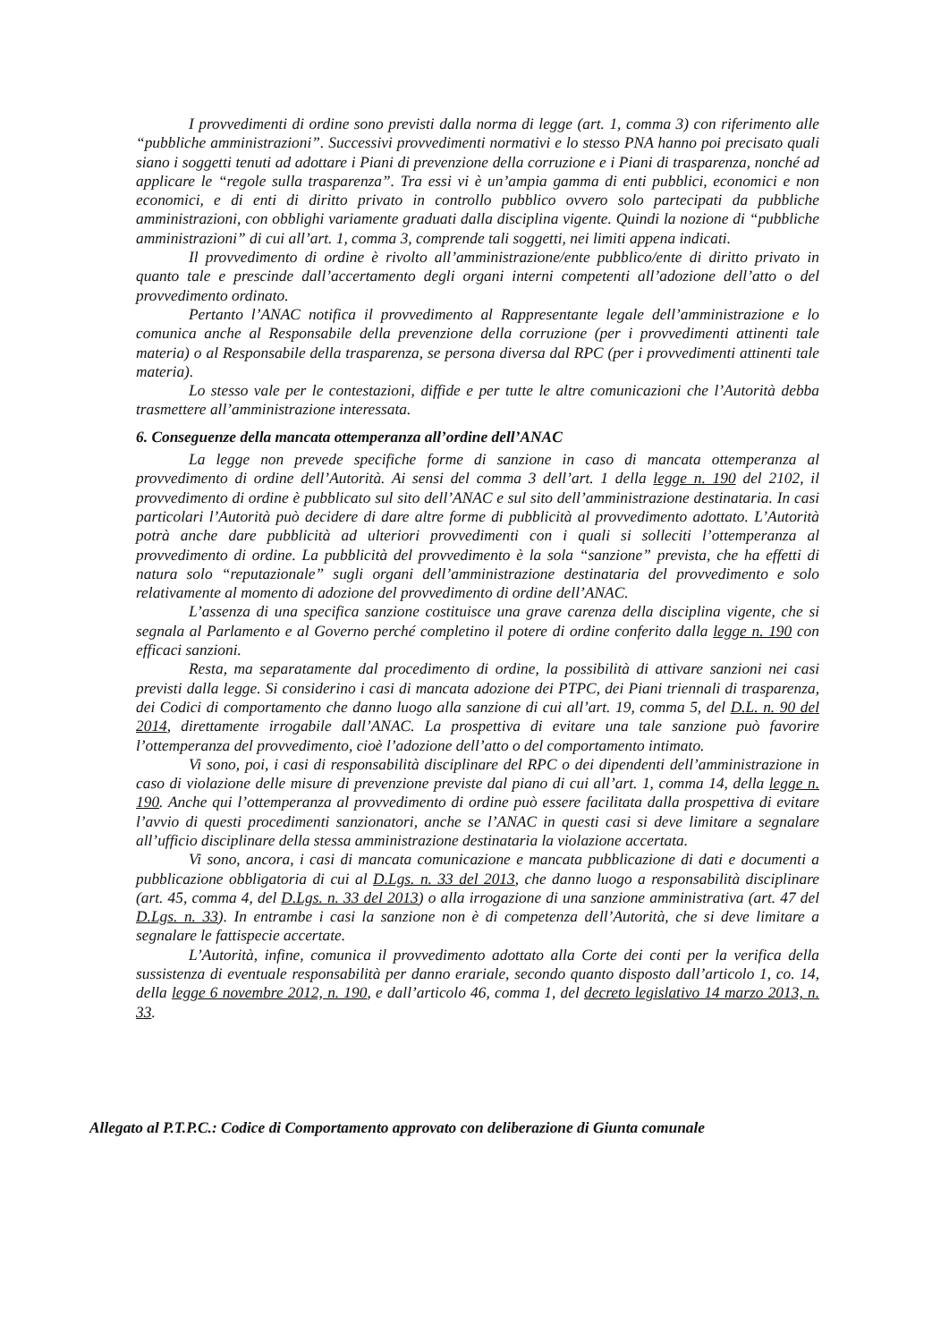I provvedimenti di ordine sono previsti dalla norma di legge (art. 1, comma 3) con riferimento alle “pubbliche amministrazioni”. Successivi provvedimenti normativi e lo stesso PNA hanno poi precisato quali siano i soggetti tenuti ad adottare i Piani di prevenzione della corruzione e i Piani di trasparenza, nonché ad applicare le “regole sulla trasparenza”. Tra essi vi è un’ampia gamma di enti pubblici, economici e non economici, e di enti di diritto privato in controllo pubblico ovvero solo partecipati da pubbliche amministrazioni, con obblighi variamente graduati dalla disciplina vigente. Quindi la nozione di “pubbliche amministrazioni” di cui all’art. 1, comma 3, comprende tali soggetti, nei limiti appena indicati.
Il provvedimento di ordine è rivolto all’amministrazione/ente pubblico/ente di diritto privato in quanto tale e prescinde dall’accertamento degli organi interni competenti all’adozione dell’atto o del provvedimento ordinato.
Pertanto l’ANAC notifica il provvedimento al Rappresentante legale dell’amministrazione e lo comunica anche al Responsabile della prevenzione della corruzione (per i provvedimenti attinenti tale materia) o al Responsabile della trasparenza, se persona diversa dal RPC (per i provvedimenti attinenti tale materia).
Lo stesso vale per le contestazioni, diffide e per tutte le altre comunicazioni che l’Autorità debba trasmettere all’amministrazione interessata.
6. Conseguenze della mancata ottemperanza all’ordine dell’ANAC
La legge non prevede specifiche forme di sanzione in caso di mancata ottemperanza al provvedimento di ordine dell’Autorità. Ai sensi del comma 3 dell’art. 1 della legge n. 190 del 2102, il provvedimento di ordine è pubblicato sul sito dell’ANAC e sul sito dell’amministrazione destinataria. In casi particolari l’Autorità può decidere di dare altre forme di pubblicità al provvedimento adottato. L’Autorità potrà anche dare pubblicità ad ulteriori provvedimenti con i quali si solleciti l’ottemperanza al provvedimento di ordine. La pubblicità del provvedimento è la sola “sanzione” prevista, che ha effetti di natura solo “reputazionale” sugli organi dell’amministrazione destinataria del provvedimento e solo relativamente al momento di adozione del provvedimento di ordine dell’ANAC.
L’assenza di una specifica sanzione costituisce una grave carenza della disciplina vigente, che si segnala al Parlamento e al Governo perché completino il potere di ordine conferito dalla legge n. 190 con efficaci sanzioni.
Resta, ma separatamente dal procedimento di ordine, la possibilità di attivare sanzioni nei casi previsti dalla legge. Si considerino i casi di mancata adozione dei PTPC, dei Piani triennali di trasparenza, dei Codici di comportamento che danno luogo alla sanzione di cui all’art. 19, comma 5, del D.L. n. 90 del 2014, direttamente irrogabile dall’ANAC. La prospettiva di evitare una tale sanzione può favorire l’ottemperanza del provvedimento, cioè l’adozione dell’atto o del comportamento intimato.
Vi sono, poi, i casi di responsabilità disciplinare del RPC o dei dipendenti dell’amministrazione in caso di violazione delle misure di prevenzione previste dal piano di cui all’art. 1, comma 14, della legge n. 190. Anche qui l’ottemperanza al provvedimento di ordine può essere facilitata dalla prospettiva di evitare l’avvio di questi procedimenti sanzionatori, anche se l’ANAC in questi casi si deve limitare a segnalare all’ufficio disciplinare della stessa amministrazione destinataria la violazione accertata.
Vi sono, ancora, i casi di mancata comunicazione e mancata pubblicazione di dati e documenti a pubblicazione obbligatoria di cui al D.Lgs. n. 33 del 2013, che danno luogo a responsabilità disciplinare (art. 45, comma 4, del D.Lgs. n. 33 del 2013) o alla irrogazione di una sanzione amministrativa (art. 47 del D.Lgs. n. 33). In entrambe i casi la sanzione non è di competenza dell’Autorità, che si deve limitare a segnalare le fattispecie accertate.
L’Autorità, infine, comunica il provvedimento adottato alla Corte dei conti per la verifica della sussistenza di eventuale responsabilità per danno erariale, secondo quanto disposto dall’articolo 1, co. 14, della legge 6 novembre 2012, n. 190, e dall’articolo 46, comma 1, del decreto legislativo 14 marzo 2013, n. 33.
Allegato al P.T.P.C.: Codice di Comportamento approvato con deliberazione di Giunta comunale